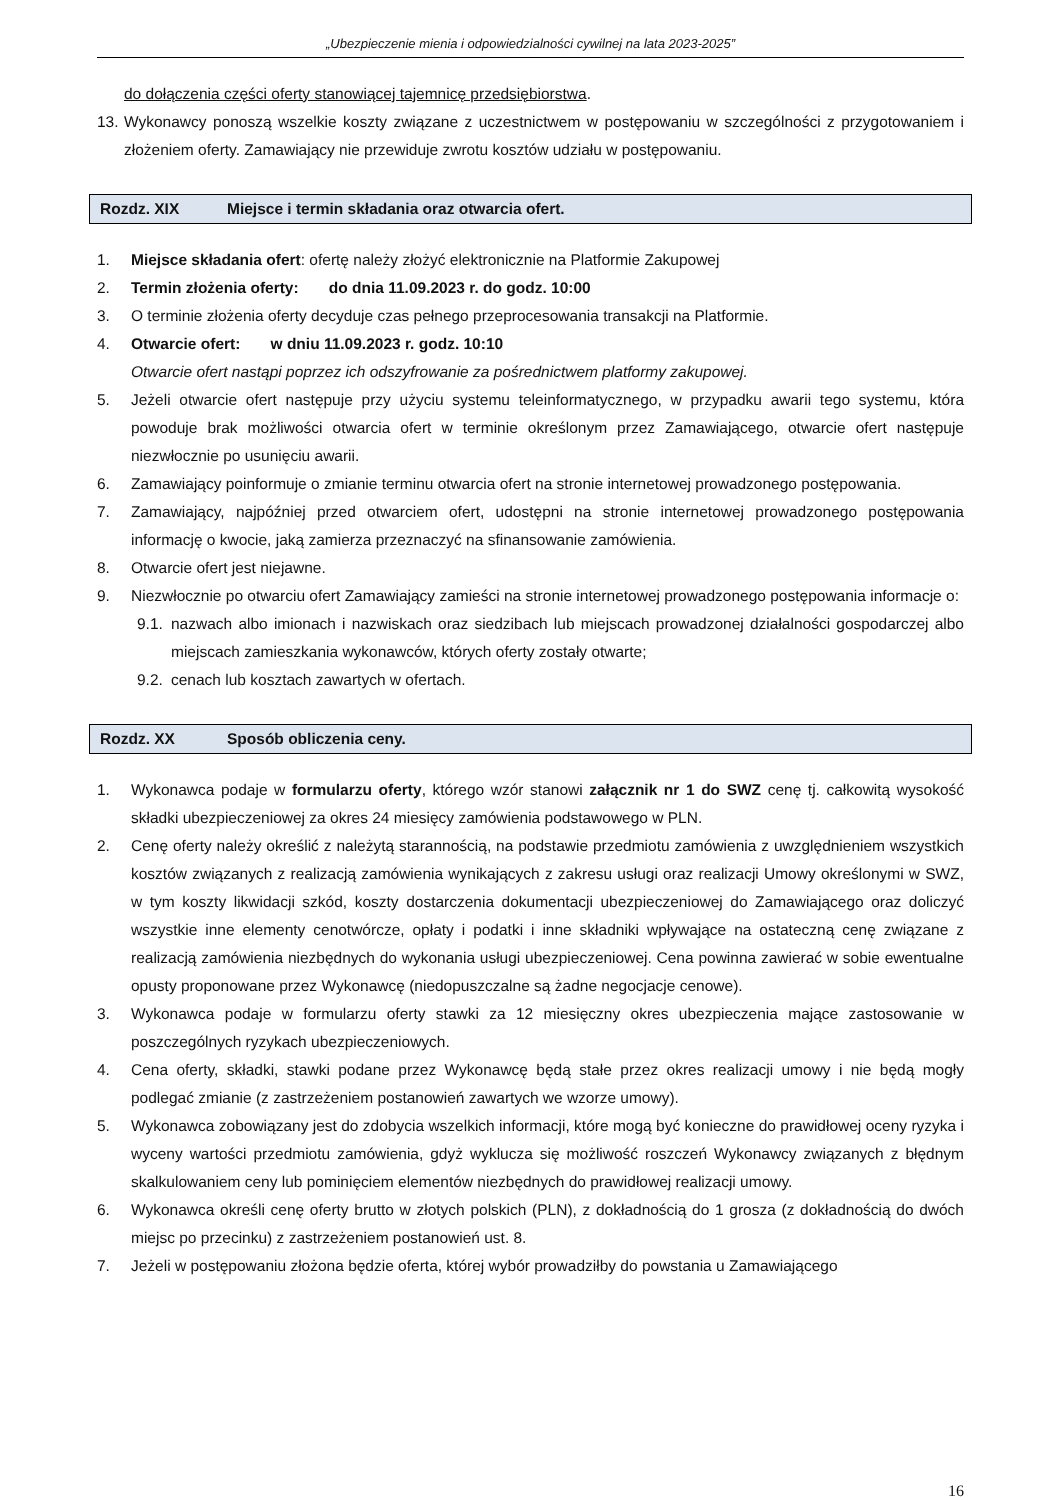„Ubezpieczenie mienia i odpowiedzialności cywilnej na lata 2023-2025”
do dołączenia części oferty stanowiącej tajemnicę przedsiębiorstwa.
13. Wykonawcy ponoszą wszelkie koszty związane z uczestnictwem w postępowaniu w szczególności z przygotowaniem i złożeniem oferty. Zamawiający nie przewiduje zwrotu kosztów udziału w postępowaniu.
Rozdz. XIX Miejsce i termin składania oraz otwarcia ofert.
1. Miejsce składania ofert: ofertę należy złożyć elektronicznie na Platformie Zakupowej
2. Termin złożenia oferty: do dnia 11.09.2023 r. do godz. 10:00
3. O terminie złożenia oferty decyduje czas pełnego przeprocesowania transakcji na Platformie.
4. Otwarcie ofert: w dniu 11.09.2023 r. godz. 10:10
Otwarcie ofert nastąpi poprzez ich odszyfrowanie za pośrednictwem platformy zakupowej.
5. Jeżeli otwarcie ofert następuje przy użyciu systemu teleinformatycznego, w przypadku awarii tego systemu, która powoduje brak możliwości otwarcia ofert w terminie określonym przez Zamawiającego, otwarcie ofert następuje niezwłocznie po usunięciu awarii.
6. Zamawiający poinformuje o zmianie terminu otwarcia ofert na stronie internetowej prowadzonego postępowania.
7. Zamawiający, najpóźniej przed otwarciem ofert, udostępni na stronie internetowej prowadzonego postępowania informację o kwocie, jaką zamierza przeznaczyć na sfinansowanie zamówienia.
8. Otwarcie ofert jest niejawne.
9. Niezwłocznie po otwarciu ofert Zamawiający zamieści na stronie internetowej prowadzonego postępowania informacje o:
9.1. nazwach albo imionach i nazwiskach oraz siedzibach lub miejscach prowadzonej działalności gospodarczej albo miejscach zamieszkania wykonawców, których oferty zostały otwarte;
9.2. cenach lub kosztach zawartych w ofertach.
Rozdz. XX Sposób obliczenia ceny.
1. Wykonawca podaje w formularzu oferty, którego wzór stanowi załącznik nr 1 do SWZ cenę tj. całkowitą wysokość składki ubezpieczeniowej za okres 24 miesięcy zamówienia podstawowego w PLN.
2. Cenę oferty należy określić z należytą starannością, na podstawie przedmiotu zamówienia z uwzględnieniem wszystkich kosztów związanych z realizacją zamówienia wynikających z zakresu usługi oraz realizacji Umowy określonymi w SWZ, w tym koszty likwidacji szkód, koszty dostarczenia dokumentacji ubezpieczeniowej do Zamawiającego oraz doliczyć wszystkie inne elementy cenotwórcze, opłaty i podatki i inne składniki wpływające na ostateczną cenę związane z realizacją zamówienia niezbędnych do wykonania usługi ubezpieczeniowej. Cena powinna zawierać w sobie ewentualne opusty proponowane przez Wykonawcę (niedopuszczalne są żadne negocjacje cenowe).
3. Wykonawca podaje w formularzu oferty stawki za 12 miesięczny okres ubezpieczenia mające zastosowanie w poszczególnych ryzykach ubezpieczeniowych.
4. Cena oferty, składki, stawki podane przez Wykonawcę będą stałe przez okres realizacji umowy i nie będą mogły podlegać zmianie (z zastrzeżeniem postanowień zawartych we wzorze umowy).
5. Wykonawca zobowiązany jest do zdobycia wszelkich informacji, które mogą być konieczne do prawidłowej oceny ryzyka i wyceny wartości przedmiotu zamówienia, gdyż wyklucza się możliwość roszczeń Wykonawcy związanych z błędnym skalkulowaniem ceny lub pominięciem elementów niezbędnych do prawidłowej realizacji umowy.
6. Wykonawca określi cenę oferty brutto w złotych polskich (PLN), z dokładnością do 1 grosza (z dokładnością do dwóch miejsc po przecinku) z zastrzeżeniem postanowień ust. 8.
7. Jeżeli w postępowaniu złożona będzie oferta, której wybór prowadziłby do powstania u Zamawiającego
16